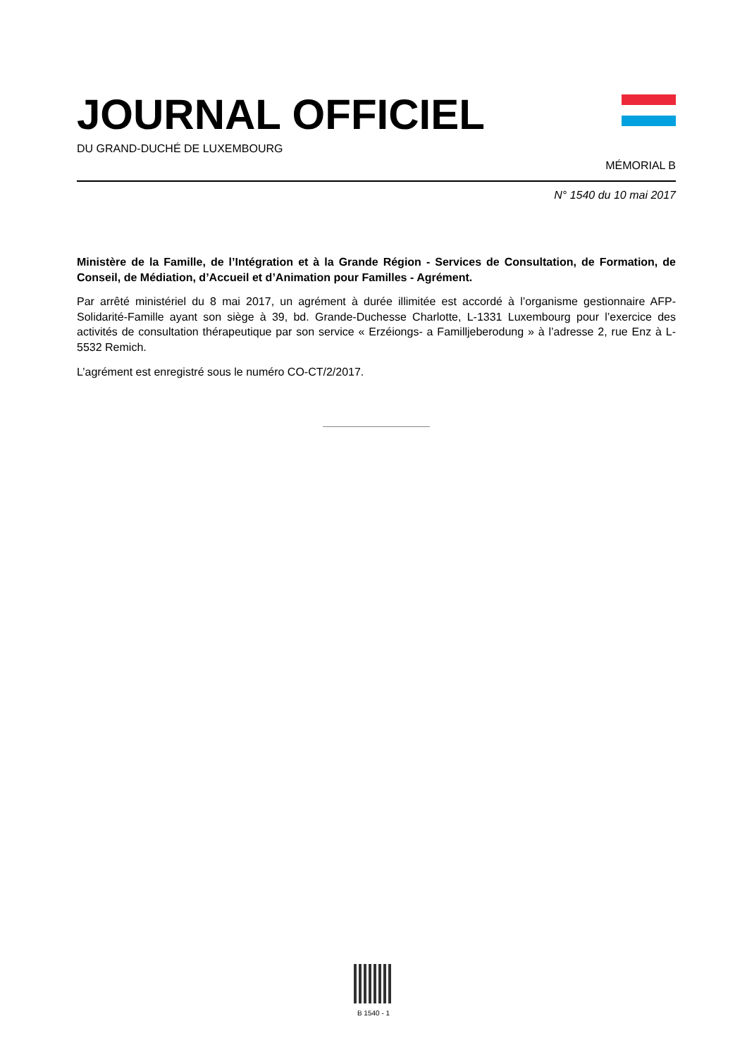JOURNAL OFFICIEL
DU GRAND-DUCHÉ DE LUXEMBOURG
MÉMORIAL B
N° 1540 du 10 mai 2017
Ministère de la Famille, de l’Intégration et à la Grande Région - Services de Consultation, de Formation, de Conseil, de Médiation, d’Accueil et d’Animation pour Familles - Agrément.
Par arrêté ministériel du 8 mai 2017, un agrément à durée illimitée est accordé à l’organisme gestionnaire AFP-Solidarité-Famille ayant son siège à 39, bd. Grande-Duchesse Charlotte, L-1331 Luxembourg pour l’exercice des activités de consultation thérapeutique par son service « Erzéiongs- a Familljeberodung » à l’adresse 2, rue Enz à L-5532 Remich.
L’agrément est enregistré sous le numéro CO-CT/2/2017.
B 1540 - 1